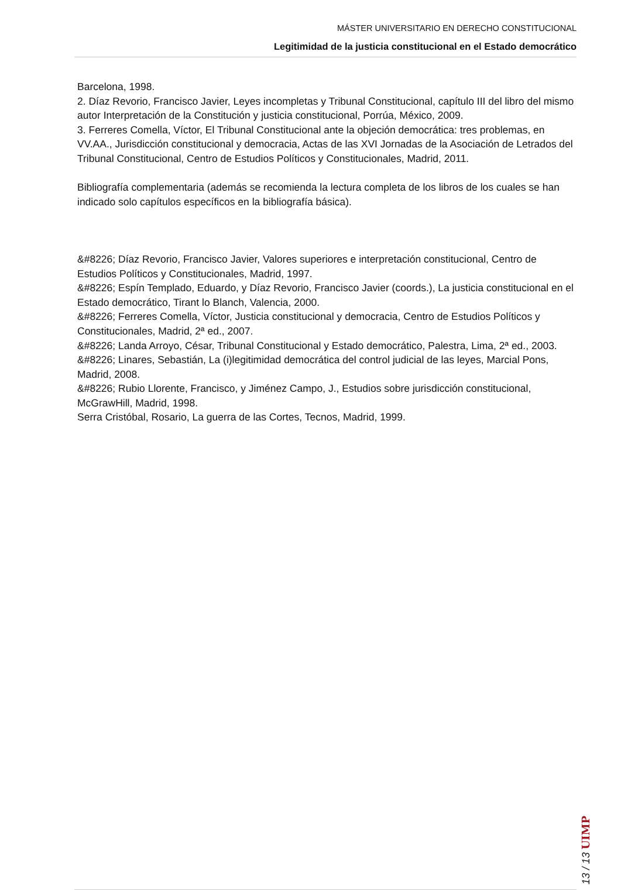MÁSTER UNIVERSITARIO EN DERECHO CONSTITUCIONAL
Legitimidad de la justicia constitucional en el Estado democrático
Barcelona, 1998.
2. Díaz Revorio, Francisco Javier, Leyes incompletas y Tribunal Constitucional, capítulo III del libro del mismo autor Interpretación de la Constitución y justicia constitucional, Porrúa, México, 2009.
3. Ferreres Comella, Víctor, El Tribunal Constitucional ante la objeción democrática: tres problemas, en VV.AA., Jurisdicción constitucional y democracia, Actas de las XVI Jornadas de la Asociación de Letrados del Tribunal Constitucional, Centro de Estudios Políticos y Constitucionales, Madrid, 2011.
Bibliografía complementaria (además se recomienda la lectura completa de los libros de los cuales se han indicado solo capítulos específicos en la bibliografía básica).
&#8226; Díaz Revorio, Francisco Javier, Valores superiores e interpretación constitucional, Centro de Estudios Políticos y Constitucionales, Madrid, 1997.
&#8226; Espín Templado, Eduardo, y Díaz Revorio, Francisco Javier (coords.), La justicia constitucional en el Estado democrático, Tirant lo Blanch, Valencia, 2000.
&#8226; Ferreres Comella, Víctor, Justicia constitucional y democracia, Centro de Estudios Políticos y Constitucionales, Madrid, 2ª ed., 2007.
&#8226; Landa Arroyo, César, Tribunal Constitucional y Estado democrático, Palestra, Lima, 2ª ed., 2003.
&#8226; Linares, Sebastián, La (i)legitimidad democrática del control judicial de las leyes, Marcial Pons, Madrid, 2008.
&#8226; Rubio Llorente, Francisco, y Jiménez Campo, J., Estudios sobre jurisdicción constitucional, McGrawHill, Madrid, 1998.
Serra Cristóbal, Rosario, La guerra de las Cortes, Tecnos, Madrid, 1999.
13 / 13 UIMP